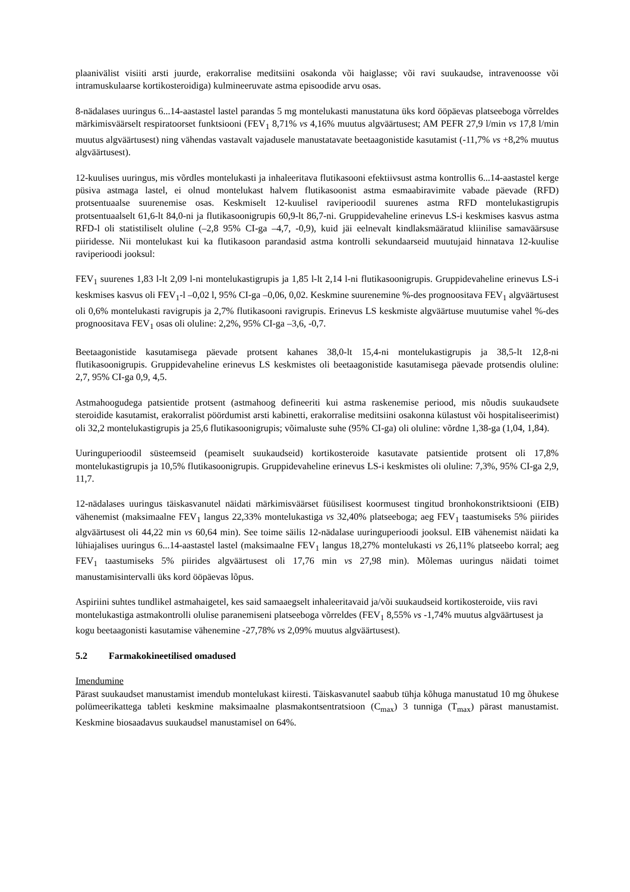plaanivälist visiiti arsti juurde, erakorralise meditsiini osakonda või haiglasse; või ravi suukaudse, intravenoosse või intramuskulaarse kortikosteroidiga) kulmineeruvate astma episoodide arvu osas.
8-nädalases uuringus 6...14-aastastel lastel parandas 5 mg montelukasti manustatuna üks kord ööpäevas platseeboga võrreldes märkimisväärselt respiratoorset funktsiooni (FEV<sub>1</sub> 8,71% vs 4,16% muutus algväärtusest; AM PEFR 27,9 l/min vs 17,8 l/min muutus algväärtusest) ning vähendas vastavalt vajadusele manustatavate beetaagonistide kasutamist (-11,7% vs +8,2% muutus algväärtusest).
12-kuulises uuringus, mis võrdles montelukasti ja inhaleeritava flutikasooni efektiivsust astma kontrollis 6...14-aastastel kerge püsiva astmaga lastel, ei olnud montelukast halvem flutikasoonist astma esmaabiravimite vabade päevade (RFD) protsentuaalse suurenemise osas. Keskmiselt 12-kuulisel raviperioodil suurenes astma RFD montelukastigrupis protsentuaalselt 61,6-lt 84,0-ni ja flutikasoonigrupis 60,9-lt 86,7-ni. Gruppidevaheline erinevus LS-i keskmises kasvus astma RFD-l oli statistiliselt oluline (–2,8 95% CI-ga –4,7, -0,9), kuid jäi eelnevalt kindlaksmääratud kliinilise samaväärsuse piiridesse. Nii montelukast kui ka flutikasoon parandasid astma kontrolli sekundaarseid muutujaid hinnatava 12-kuulise raviperioodi jooksul:
FEV<sub>1</sub> suurenes 1,83 l-lt 2,09 l-ni montelukastigrupis ja 1,85 l-lt 2,14 l-ni flutikasoonigrupis. Gruppidevaheline erinevus LS-i keskmises kasvus oli FEV<sub>1</sub>-l –0,02 l, 95% CI-ga –0,06, 0,02. Keskmine suurenemine %-des prognoositava FEV<sub>1</sub> algväärtusest oli 0,6% montelukasti ravigrupis ja 2,7% flutikasooni ravigrupis. Erinevus LS keskmiste algväärtuse muutumise vahel %-des prognoositava FEV<sub>1</sub> osas oli oluline: 2,2%, 95% CI-ga –3,6, -0,7.
Beetaagonistide kasutamisega päevade protsent kahanes 38,0-lt 15,4-ni montelukastigrupis ja 38,5-lt 12,8-ni flutikasoonigrupis. Gruppidevaheline erinevus LS keskmistes oli beetaagonistide kasutamisega päevade protsendis oluline: 2,7, 95% CI-ga 0,9, 4,5.
Astmahoogudega patsientide protsent (astmahoog defineeriti kui astma raskenemise periood, mis nõudis suukaudsete steroidide kasutamist, erakorralist pöördumist arsti kabinetti, erakorralise meditsiini osakonna külastust või hospitaliseerimist) oli 32,2 montelukastigrupis ja 25,6 flutikasoonigrupis; võimaluste suhe (95% CI-ga) oli oluline: võrdne 1,38-ga (1,04, 1,84).
Uuringuperioodil süsteemseid (peamiselt suukaudseid) kortikosteroide kasutavate patsientide protsent oli 17,8% montelukastigrupis ja 10,5% flutikasoonigrupis. Gruppidevaheline erinevus LS-i keskmistes oli oluline: 7,3%, 95% CI-ga 2,9, 11,7.
12-nädalases uuringus täiskasvanutel näidati märkimisväärset füüsilisest koormusest tingitud bronhokonstriktsiooni (EIB) vähenemist (maksimaalne FEV<sub>1</sub> langus 22,33% montelukastiga vs 32,40% platseeboga; aeg FEV<sub>1</sub> taastumiseks 5% piirides algväärtusest oli 44,22 min vs 60,64 min). See toime säilis 12-nädalase uuringuperioodi jooksul. EIB vähenemist näidati ka lühiajalises uuringus 6...14-aastastel lastel (maksimaalne FEV<sub>1</sub> langus 18,27% montelukasti vs 26,11% platseebo korral; aeg FEV<sub>1</sub> taastumiseks 5% piirides algväärtusest oli 17,76 min vs 27,98 min). Mõlemas uuringus näidati toimet manustamisintervalli üks kord ööpäevas lõpus.
Aspiriini suhtes tundlikel astmahaigetel, kes said samaaegselt inhaleeritavaid ja/või suukaudseid kortikosteroide, viis ravi montelukastiga astmakontrolli olulise paranemiseni platseeboga võrreldes (FEV<sub>1</sub> 8,55% vs -1,74% muutus algväärtusest ja kogu beetaagonisti kasutamise vähenemine -27,78% vs 2,09% muutus algväärtusest).
5.2 Farmakokineetilised omadused
Imendumine
Pärast suukaudset manustamist imendub montelukast kiiresti. Täiskasvanutel saabub tühja kõhuga manustatud 10 mg õhukese polümeerikattega tableti keskmine maksimaalne plasmakontsentratsioon (C<sub>max</sub>) 3 tunniga (T<sub>max</sub>) pärast manustamist. Keskmine biosaadavus suukaudsel manustamisel on 64%.